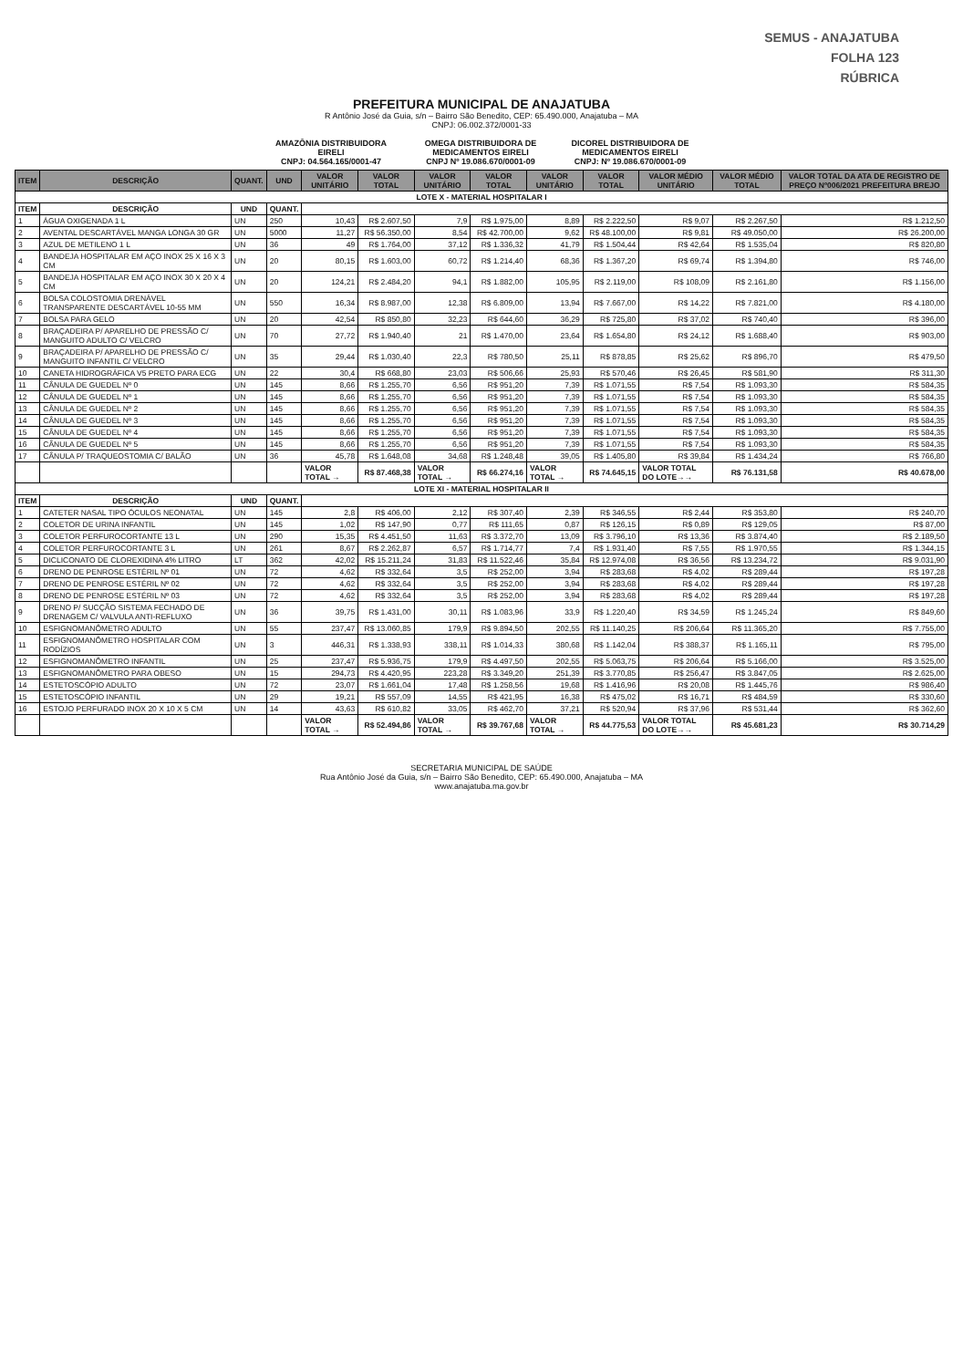SEMUS - ANAJATUBA
FOLHA 123
RÚBRICA
PREFEITURA MUNICIPAL DE ANAJATUBA
R Antônio José da Guia, s/n – Bairro São Benedito, CEP: 65.490.000, Anajatuba – MA
CNPJ: 06.002.372/0001-33
AMAZÔNIA DISTRIBUIDORA EIRELI
CNPJ: 04.564.165/0001-47
OMEGA DISTRIBUIDORA DE MEDICAMENTOS EIRELI
CNPJ Nº 19.086.670/0001-09
DICOREL DISTRIBUIDORA DE MEDICAMENTOS EIRELI
CNPJ: Nº 19.086.670/0001-09
| ITEM | DESCRIÇÃO | QUANT. | UND | VALOR UNITÁRIO | VALOR TOTAL | VALOR UNITÁRIO | VALOR TOTAL | VALOR UNITÁRIO | VALOR TOTAL | VALOR MÉDIO UNITÁRIO | VALOR MÉDIO TOTAL | VALOR TOTAL DA ATA DE REGISTRO DE PREÇO Nº006/2021 PREFEITURA BREJO |
| --- | --- | --- | --- | --- | --- | --- | --- | --- | --- | --- | --- | --- |
| LOTE X - MATERIAL HOSPITALAR I | | | | | | | | | | | | |
| ITEM | DESCRIÇÃO | UND | QUANT. | | | | | | | | | |
| 1 | ÁGUA OXIGENADA 1 L | UN | 250 | 10,43 | R$ 2.607,50 | 7,9 | R$ 1.975,00 | 8,89 | R$ 2.222,50 | R$ 9,07 | R$ 2.267,50 | R$ 1.212,50 |
| 2 | AVENTAL DESCARTÁVEL MANGA LONGA 30 GR | UN | 5000 | 11,27 | R$ 56.350,00 | 8,54 | R$ 42.700,00 | 9,62 | R$ 48.100,00 | R$ 9,81 | R$ 49.050,00 | R$ 26.200,00 |
| 3 | AZUL DE METILENO 1 L | UN | 36 | 49 | R$ 1.764,00 | 37,12 | R$ 1.336,32 | 41,79 | R$ 1.504,44 | R$ 42,64 | R$ 1.535,04 | R$ 820,80 |
| 4 | BANDEJA HOSPITALAR EM AÇO INOX 25 X 16 X 3 CM | UN | 20 | 80,15 | R$ 1.603,00 | 60,72 | R$ 1.214,40 | 68,36 | R$ 1.367,20 | R$ 69,74 | R$ 1.394,80 | R$ 746,00 |
| 5 | BANDEJA HOSPITALAR EM AÇO INOX 30 X 20 X 4 CM | UN | 20 | 124,21 | R$ 2.484,20 | 94,1 | R$ 1.882,00 | 105,95 | R$ 2.119,00 | R$ 108,09 | R$ 2.161,80 | R$ 1.156,00 |
| 6 | BOLSA COLOSTOMIA DRENÁVEL TRANSPARENTE DESCARTÁVEL 10-55 MM | UN | 550 | 16,34 | R$ 8.987,00 | 12,38 | R$ 6.809,00 | 13,94 | R$ 7.667,00 | R$ 14,22 | R$ 7.821,00 | R$ 4.180,00 |
| 7 | BOLSA PARA GELO | UN | 20 | 42,54 | R$ 850,80 | 32,23 | R$ 644,60 | 36,29 | R$ 725,80 | R$ 37,02 | R$ 740,40 | R$ 396,00 |
| 8 | BRAÇADEIRA P/ APARELHO DE PRESSÃO C/ MANGUITO ADULTO C/ VELCRO | UN | 70 | 27,72 | R$ 1.940,40 | 21 | R$ 1.470,00 | 23,64 | R$ 1.654,80 | R$ 24,12 | R$ 1.688,40 | R$ 903,00 |
| 9 | BRAÇADEIRA P/ APARELHO DE PRESSÃO C/ MANGUITO INFANTIL C/ VELCRO | UN | 35 | 29,44 | R$ 1.030,40 | 22,3 | R$ 780,50 | 25,11 | R$ 878,85 | R$ 25,62 | R$ 896,70 | R$ 479,50 |
| 10 | CANETA HIDROGRÁFICA V5 PRETO PARA ECG | UN | 22 | 30,4 | R$ 668,80 | 23,03 | R$ 506,66 | 25,93 | R$ 570,46 | R$ 26,45 | R$ 581,90 | R$ 311,30 |
| 11 | CÂNULA DE GUEDEL Nº 0 | UN | 145 | 8,66 | R$ 1.255,70 | 6,56 | R$ 951,20 | 7,39 | R$ 1.071,55 | R$ 7,54 | R$ 1.093,30 | R$ 584,35 |
| 12 | CÂNULA DE GUEDEL Nº 1 | UN | 145 | 8,66 | R$ 1.255,70 | 6,56 | R$ 951,20 | 7,39 | R$ 1.071,55 | R$ 7,54 | R$ 1.093,30 | R$ 584,35 |
| 13 | CÂNULA DE GUEDEL Nº 2 | UN | 145 | 8,66 | R$ 1.255,70 | 6,56 | R$ 951,20 | 7,39 | R$ 1.071,55 | R$ 7,54 | R$ 1.093,30 | R$ 584,35 |
| 14 | CÂNULA DE GUEDEL Nº 3 | UN | 145 | 8,66 | R$ 1.255,70 | 6,56 | R$ 951,20 | 7,39 | R$ 1.071,55 | R$ 7,54 | R$ 1.093,30 | R$ 584,35 |
| 15 | CÂNULA DE GUEDEL Nº 4 | UN | 145 | 8,66 | R$ 1.255,70 | 6,56 | R$ 951,20 | 7,39 | R$ 1.071,55 | R$ 7,54 | R$ 1.093,30 | R$ 584,35 |
| 16 | CÂNULA DE GUEDEL Nº 5 | UN | 145 | 8,66 | R$ 1.255,70 | 6,56 | R$ 951,20 | 7,39 | R$ 1.071,55 | R$ 7,54 | R$ 1.093,30 | R$ 584,35 |
| 17 | CÂNULA P/ TRAQUEOSTOMIA C/ BALÃO | UN | 36 | 45,78 | R$ 1.648,08 | 34,68 | R$ 1.248,48 | 39,05 | R$ 1.405,80 | R$ 39,84 | R$ 1.434,24 | R$ 766,80 |
| | | | | VALOR TOTAL → | R$ 87.468,38 | VALOR TOTAL → | R$ 66.274,16 | VALOR TOTAL → | R$ 74.645,15 | VALOR TOTAL DO LOTE→→ | R$ 76.131,58 | R$ 40.678,00 |
| LOTE XI - MATERIAL HOSPITALAR II | | | | | | | | | | | | |
| ITEM | DESCRIÇÃO | UND | QUANT. | | | | | | | | | |
| 1 | CATETER NASAL TIPO ÓCULOS NEONATAL | UN | 145 | 2,8 | R$ 406,00 | 2,12 | R$ 307,40 | 2,39 | R$ 346,55 | R$ 2,44 | R$ 353,80 | R$ 240,70 |
| 2 | COLETOR DE URINA INFANTIL | UN | 145 | 1,02 | R$ 147,90 | 0,77 | R$ 111,65 | 0,87 | R$ 126,15 | R$ 0,89 | R$ 129,05 | R$ 87,00 |
| 3 | COLETOR PERFUROCORTANTE 13 L | UN | 290 | 15,35 | R$ 4.451,50 | 11,63 | R$ 3.372,70 | 13,09 | R$ 3.796,10 | R$ 13,36 | R$ 3.874,40 | R$ 2.189,50 |
| 4 | COLETOR PERFUROCORTANTE 3 L | UN | 261 | 8,67 | R$ 2.262,87 | 6,57 | R$ 1.714,77 | 7,4 | R$ 1.931,40 | R$ 7,55 | R$ 1.970,55 | R$ 1.344,15 |
| 5 | DICLICONATO DE CLOREXIDINA 4% LITRO | LT | 362 | 42,02 | R$ 15.211,24 | 31,83 | R$ 11.522,46 | 35,84 | R$ 12.974,08 | R$ 36,56 | R$ 13.234,72 | R$ 9.031,90 |
| 6 | DRENO DE PENROSE ESTÉRIL Nº 01 | UN | 72 | 4,62 | R$ 332,64 | 3,5 | R$ 252,00 | 3,94 | R$ 283,68 | R$ 4,02 | R$ 289,44 | R$ 197,28 |
| 7 | DRENO DE PENROSE ESTÉRIL Nº 02 | UN | 72 | 4,62 | R$ 332,64 | 3,5 | R$ 252,00 | 3,94 | R$ 283,68 | R$ 4,02 | R$ 289,44 | R$ 197,28 |
| 8 | DRENO DE PENROSE ESTÉRIL Nº 03 | UN | 72 | 4,62 | R$ 332,64 | 3,5 | R$ 252,00 | 3,94 | R$ 283,68 | R$ 4,02 | R$ 289,44 | R$ 197,28 |
| 9 | DRENO P/ SUCÇÃO SISTEMA FECHADO DE DRENAGEM C/ VALVULA ANTI-REFLUXO | UN | 36 | 39,75 | R$ 1.431,00 | 30,11 | R$ 1.083,96 | 33,9 | R$ 1.220,40 | R$ 34,59 | R$ 1.245,24 | R$ 849,60 |
| 10 | ESFIGNOMANÔMETRO ADULTO | UN | 55 | 237,47 | R$ 13.060,85 | 179,9 | R$ 9.894,50 | 202,55 | R$ 11.140,25 | R$ 206,64 | R$ 11.365,20 | R$ 7.755,00 |
| 11 | ESFIGNOMANÔMETRO HOSPITALAR COM RODÍZIOS | UN | 3 | 446,31 | R$ 1.338,93 | 338,11 | R$ 1.014,33 | 380,68 | R$ 1.142,04 | R$ 388,37 | R$ 1.165,11 | R$ 795,00 |
| 12 | ESFIGNOMANÔMETRO INFANTIL | UN | 25 | 237,47 | R$ 5.936,75 | 179,9 | R$ 4.497,50 | 202,55 | R$ 5.063,75 | R$ 206,64 | R$ 5.166,00 | R$ 3.525,00 |
| 13 | ESFIGNOMANÔMETRO PARA OBESO | UN | 15 | 294,73 | R$ 4.420,95 | 223,28 | R$ 3.349,20 | 251,39 | R$ 3.770,85 | R$ 256,47 | R$ 3.847,05 | R$ 2.625,00 |
| 14 | ESTETOSCÓPIO ADULTO | UN | 72 | 23,07 | R$ 1.661,04 | 17,48 | R$ 1.258,56 | 19,68 | R$ 1.416,96 | R$ 20,08 | R$ 1.445,76 | R$ 986,40 |
| 15 | ESTETOSCÓPIO INFANTIL | UN | 29 | 19,21 | R$ 557,09 | 14,55 | R$ 421,95 | 16,38 | R$ 475,02 | R$ 16,71 | R$ 484,59 | R$ 330,60 |
| 16 | ESTOJO PERFURADO INOX 20 X 10 X 5 CM | UN | 14 | 43,63 | R$ 610,82 | 33,05 | R$ 462,70 | 37,21 | R$ 520,94 | R$ 37,96 | R$ 531,44 | R$ 362,60 |
| | | | | VALOR TOTAL → | R$ 52.494,86 | VALOR TOTAL → | R$ 39.767,68 | VALOR TOTAL → | R$ 44.775,53 | VALOR TOTAL DO LOTE→→ | R$ 45.681,23 | R$ 30.714,29 |
SECRETARIA MUNICIPAL DE SAÚDE
Rua Antônio José da Guia, s/n – Bairro São Benedito, CEP: 65.490.000, Anajatuba – MA
www.anajatuba.ma.gov.br